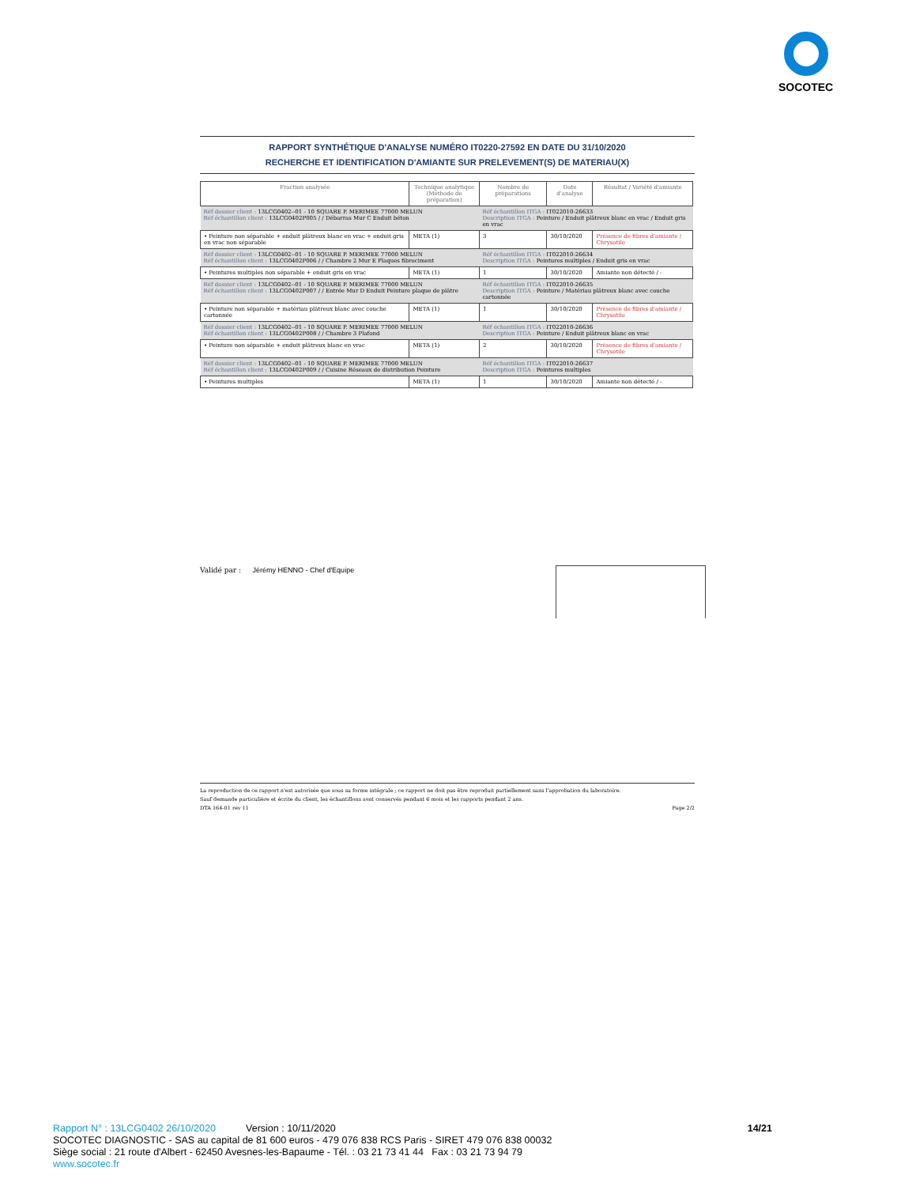SOCOTEC
RAPPORT SYNTHÉTIQUE D'ANALYSE NUMÉRO IT0220-27592 EN DATE DU 31/10/2020
RECHERCHE ET IDENTIFICATION D'AMIANTE SUR PRELEVEMENT(S) DE MATERIAU(X)
| Fraction analysée | Technique analytique (Méthode de préparation) | Nombre de préparations | Date d'analyse | Résultat / Variété d'amiante |
| --- | --- | --- | --- | --- |
| Réf dossier client : 13LCG0402--01 - 10 SQUARE P. MERIMEE 77000 MELUN Réf échantillon client : 13LCG0402P005 / / Débarras Mur C Enduit béton | | Réf échantillon ITGA : IT022010-26633 Description ITGA : Peinture / Enduit plâtreux blanc en vrac / Enduit gris en vrac | | |
| • Peinture non séparable + enduit plâtreux blanc en vrac + enduit gris en vrac non séparable | META (1) | 3 | 30/10/2020 | Présence de fibres d'amiante / Chrysotile |
| Réf dossier client : 13LCG0402--01 - 10 SQUARE P. MERIMEE 77000 MELUN Réf échantillon client : 13LCG0402P006 / / Chambre 2 Mur E Plaques fibrociment | | Réf échantillon ITGA : IT022010-26634 Description ITGA : Peintures multiples / Enduit gris en vrac | | |
| • Peintures multiples non séparable + enduit gris en vrac | META (1) | 1 | 30/10/2020 | Amiante non détecté / - |
| Réf dossier client : 13LCG0402--01 - 10 SQUARE P. MERIMEE 77000 MELUN Réf échantillon client : 13LCG0402P007 / / Entrée Mur D Enduit Peinture plaque de plâtre | | Réf échantillon ITGA : IT022010-26635 Description ITGA : Peinture / Matériau plâtreux blanc avec couche cartonnée | | |
| • Peinture non séparable + matériau plâtreux blanc avec couche cartonnée | META (1) | 1 | 30/10/2020 | Présence de fibres d'amiante / Chrysotile |
| Réf dossier client : 13LCG0402--01 - 10 SQUARE P. MERIMEE 77000 MELUN Réf échantillon client : 13LCG0402P008 / / Chambre 3 Plafond | | Réf échantillon ITGA : IT022010-26636 Description ITGA : Peinture / Enduit plâtreux blanc en vrac | | |
| • Peinture non séparable + enduit plâtreux blanc en vrac | META (1) | 2 | 30/10/2020 | Présence de fibres d'amiante / Chrysotile |
| Réf dossier client : 13LCG0402--01 - 10 SQUARE P. MERIMEE 77000 MELUN Réf échantillon client : 13LCG0402P009 / / Cuisine Réseaux de distribution Peinture | | Réf échantillon ITGA : IT022010-26637 Description ITGA : Peintures multiples | | |
| • Peintures multiples | META (1) | 1 | 30/10/2020 | Amiante non détecté / - |
Validé par : Jérémy HENNO - Chef d'Equipe
La reproduction de ce rapport n'est autorisée que sous sa forme intégrale ; ce rapport ne doit pas être reproduit partiellement sans l'approbation du laboratoire.
Sauf demande particulière et écrite du client, les échantillons sont conservés pendant 6 mois et les rapports pendant 2 ans.
DTA 164-01 rev 11 Page 2/2
Rapport N° : 13LCG0402 26/10/2020 Version : 10/11/2020 14/21
SOCOTEC DIAGNOSTIC - SAS au capital de 81 600 euros - 479 076 838 RCS Paris - SIRET 479 076 838 00032
Siège social : 21 route d'Albert - 62450 Avesnes-les-Bapaume - Tél. : 03 21 73 41 44 Fax : 03 21 73 94 79
www.socotec.fr